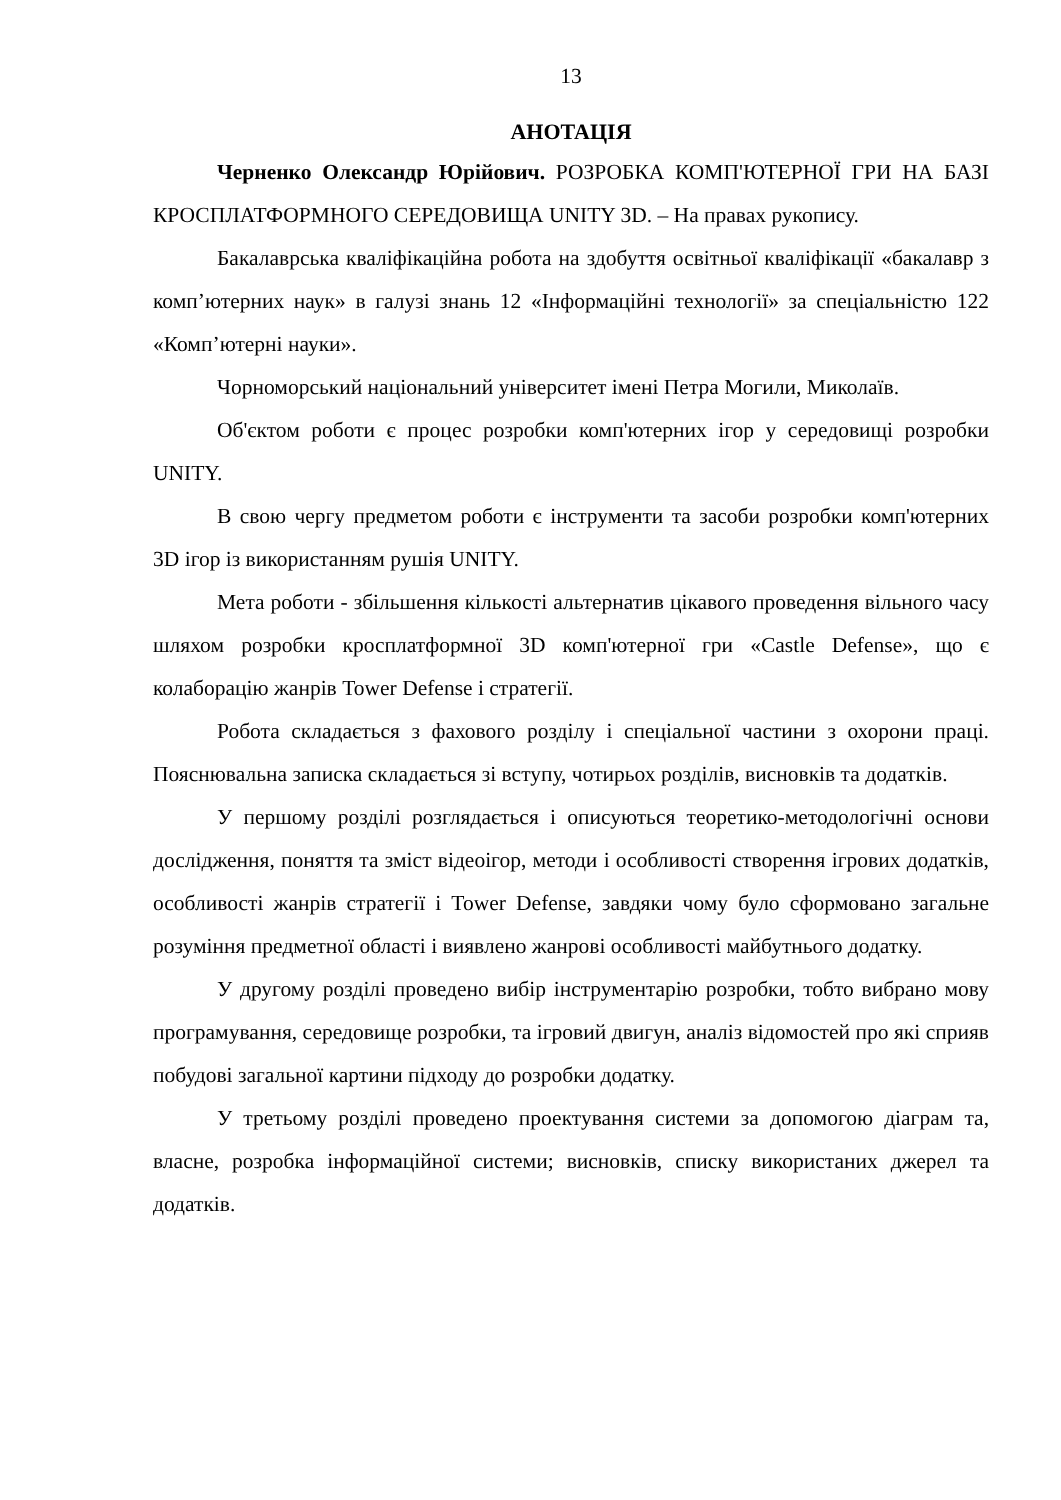13
АНОТАЦІЯ
Черненко Олександр Юрійович. РОЗРОБКА КОМП'ЮТЕРНОЇ ГРИ НА БАЗІ КРОСПЛАТФОРМНОГО СЕРЕДОВИЩА UNITY 3D. – На правах рукопису.
Бакалаврська кваліфікаційна робота на здобуття освітньої кваліфікації «бакалавр з комп’ютерних наук» в галузі знань 12 «Інформаційні технології» за спеціальністю 122 «Комп’ютерні науки».
Чорноморський національний університет імені Петра Могили, Миколаїв.
Об'єктом роботи є процес розробки комп'ютерних ігор у середовищі розробки UNITY.
В свою чергу предметом роботи є інструменти та засоби розробки комп'ютерних 3D ігор із використанням рушія UNITY.
Мета роботи - збільшення кількості альтернатив цікавого проведення вільного часу шляхом розробки кросплатформної 3D комп'ютерної гри «Castle Defense», що є колаборацію жанрів Tower Defense і стратегії.
Робота складається з фахового розділу і спеціальної частини з охорони праці. Пояснювальна записка складається зі вступу, чотирьох розділів, висновків та додатків.
У першому розділі розглядається і описуються теоретико-методологічні основи дослідження, поняття та зміст відеоігор, методи і особливості створення ігрових додатків, особливості жанрів стратегії і Tower Defense, завдяки чому було сформовано загальне розуміння предметної області і виявлено жанрові особливості майбутнього додатку.
У другому розділі проведено вибір інструментарію розробки, тобто вибрано мову програмування, середовище розробки, та ігровий двигун, аналіз відомостей про які сприяв побудові загальної картини підходу до розробки додатку.
У третьому розділі проведено проектування системи за допомогою діаграм та, власне, розробка інформаційної системи; висновків, списку використаних джерел та додатків.